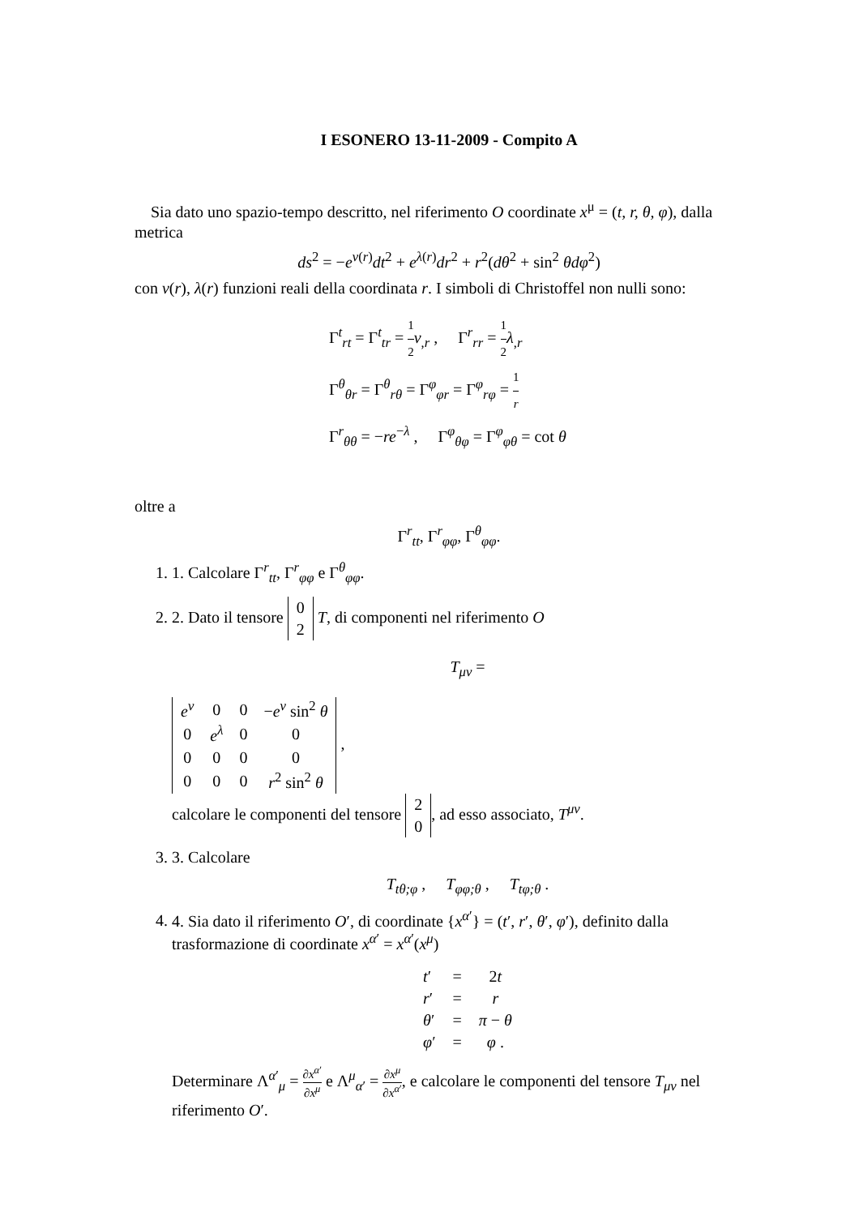I ESONERO 13-11-2009 - Compito A
Sia dato uno spazio-tempo descritto, nel riferimento O coordinate x<sup>μ</sup> = (t, r, θ, φ), dalla metrica
ds<sup>2</sup> = −e<sup>ν(r)</sup>dt<sup>2</sup> + e<sup>λ(r)</sup>dr<sup>2</sup> + r<sup>2</sup>(dθ<sup>2</sup> + sin<sup>2</sup> θdφ<sup>2</sup>)
con ν(r), λ(r) funzioni reali della coordinata r. I simboli di Christoffel non nulli sono:
Γ<sup>t</sup><sub>rt</sub> = Γ<sup>t</sup><sub>tr</sub> = 1 2 ν<sub>,r</sub> , Γ<sup>r</sup><sub>rr</sub> = 1 2 λ<sub>,r</sub>
Γ<sup>θ</sup><sub>θr</sub> = Γ<sup>θ</sup><sub>rθ</sub> = Γ<sup>φ</sup><sub>φr</sub> = Γ<sup>φ</sup><sub>rφ</sub> = 1 r
Γ<sup>r</sup><sub>θθ</sub> = −re<sup>−λ</sup> , Γ<sup>φ</sup><sub>θφ</sub> = Γ<sup>φ</sup><sub>φθ</sub> = cot θ
oltre a
Γ<sup>r</sup><sub>tt</sub>, Γ<sup>r</sup><sub>φφ</sub>, Γ<sup>θ</sup><sub>φφ</sub>.
1. 1. Calcolare Γ<sup>r</sup><sub>tt</sub>, Γ<sup>r</sup><sub>φφ</sub> e Γ<sup>θ</sup><sub>φφ</sub>.
2. 2. Dato il tensore
| 0 |
| 2 |
T, di componenti nel riferimento O
T<sub>μν</sub> =
| e<sup>ν</sup> | 0 | 0 | − e<sup>ν</sup> sin<sup>2</sup> θ |
| 0 | e<sup>λ</sup> | 0 | 0 |
| 0 | 0 | 0 | 0 |
| 0 | 0 | 0 | r<sup>2</sup> sin<sup>2</sup> θ |
, calcolare le componenti del tensore
| 2 |
| 0 |
, ad esso associato, T<sup>μν</sup>.
3. 3. Calcolare
T<sub>tθ;φ</sub> , T<sub>φφ;θ</sub> , T<sub>tφ;θ</sub> .
4. 4. Sia dato il riferimento O′, di coordinate {x<sup>α′</sup>} = (t′, r′, θ′, φ′), definito dalla trasformazione di coordinate x<sup>α′</sup> = x<sup>α′</sup>(x<sup>μ</sup>)
| t ′ | = | 2 t |
| r ′ | = | r |
| θ ′ | = | π − θ |
| φ ′ | = | φ . |
Determinare Λ<sup>α′</sup><sub>μ</sub> = ∂x<sup>α′</sup> ∂x<sup>μ</sup> e Λ<sup>μ</sup><sub>α′</sub> = ∂x<sup>μ</sup> ∂x<sup>α′</sup>, e calcolare le componenti del tensore T<sub>μν</sub> nel riferimento O′.